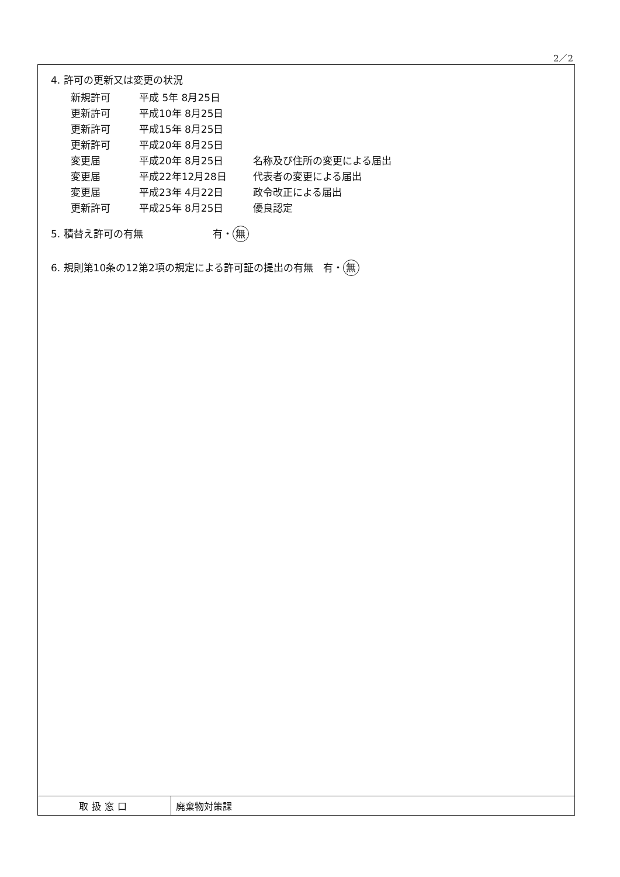2／2
4. 許可の更新又は変更の状況
| 新規許可 | 平成 5年 8月25日 | |
| 更新許可 | 平成10年 8月25日 | |
| 更新許可 | 平成15年 8月25日 | |
| 更新許可 | 平成20年 8月25日 | |
| 変更届 | 平成20年 8月25日 | 名称及び住所の変更による届出 |
| 変更届 | 平成22年12月28日 | 代表者の変更による届出 |
| 変更届 | 平成23年 4月22日 | 政令改正による届出 |
| 更新許可 | 平成25年 8月25日 | 優良認定 |
5. 積替え許可の有無　　　　　　　有・ 無
6. 規則第10条の12第2項の規定による許可証の提出の有無　有・ 無
| 取扱窓口 | 廃棄物対策課 |